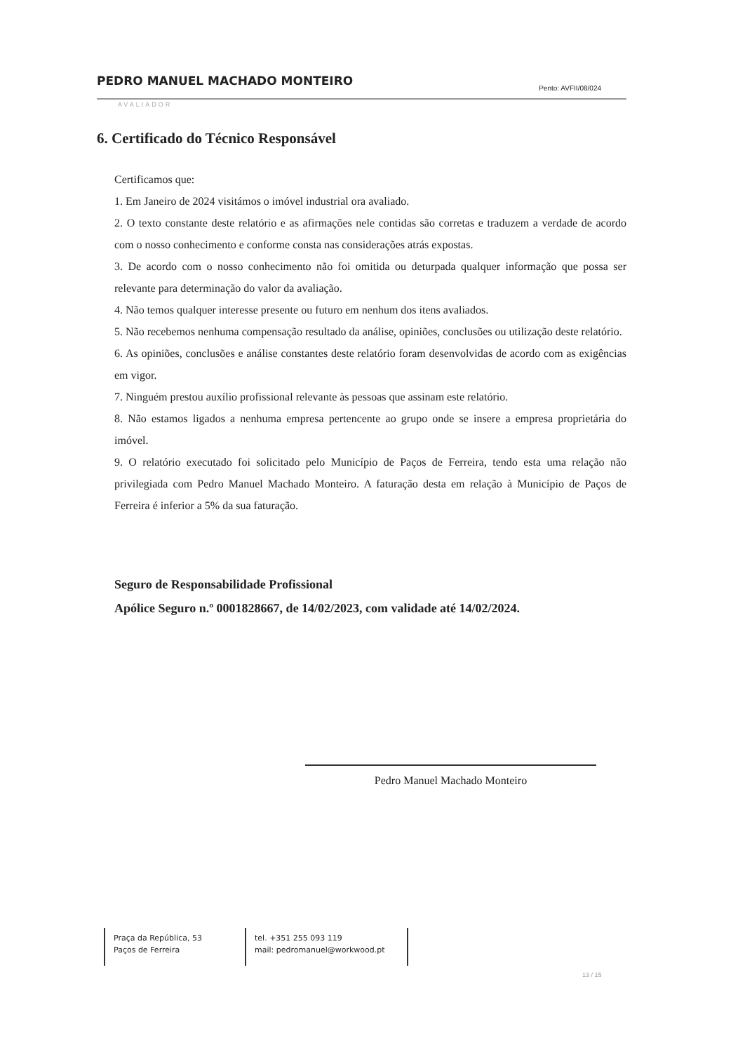PEDRO MANUEL MACHADO MONTEIRO Pento: AVFII/08/024
AVALIADOR
6. Certificado do Técnico Responsável
Certificamos que:
1. Em Janeiro de 2024 visitámos o imóvel industrial ora avaliado.
2. O texto constante deste relatório e as afirmações nele contidas são corretas e traduzem a verdade de acordo com o nosso conhecimento e conforme consta nas considerações atrás expostas.
3. De acordo com o nosso conhecimento não foi omitida ou deturpada qualquer informação que possa ser relevante para determinação do valor da avaliação.
4. Não temos qualquer interesse presente ou futuro em nenhum dos itens avaliados.
5. Não recebemos nenhuma compensação resultado da análise, opiniões, conclusões ou utilização deste relatório.
6. As opiniões, conclusões e análise constantes deste relatório foram desenvolvidas de acordo com as exigências em vigor.
7. Ninguém prestou auxílio profissional relevante às pessoas que assinam este relatório.
8. Não estamos ligados a nenhuma empresa pertencente ao grupo onde se insere a empresa proprietária do imóvel.
9. O relatório executado foi solicitado pelo Município de Paços de Ferreira, tendo esta uma relação não privilegiada com Pedro Manuel Machado Monteiro. A faturação desta em relação à Município de Paços de Ferreira é inferior a 5% da sua faturação.
Seguro de Responsabilidade Profissional
Apólice Seguro n.º 0001828667, de 14/02/2023, com validade até 14/02/2024.
Pedro Manuel Machado Monteiro
Praça da República, 53
Paços de Ferreira
tel. +351 255 093 119
mail: pedromanuel@workwood.pt
13 / 15